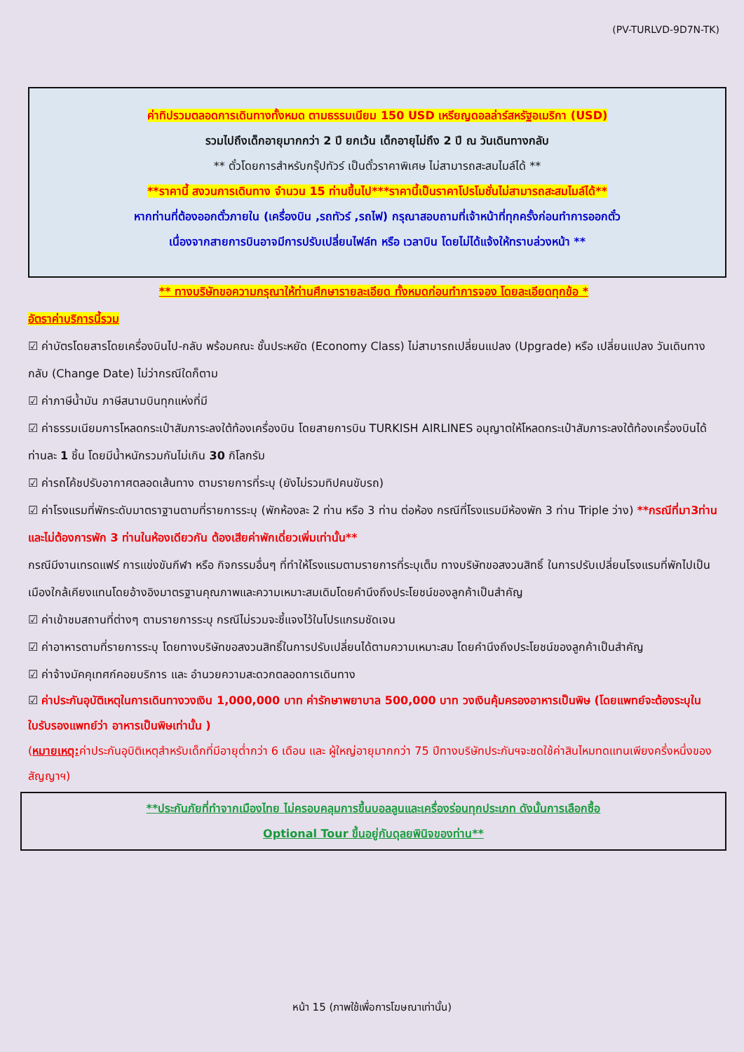(PV-TURLVD-9D7N-TK)
ค่าทิปรวมตลอดการเดินทางทั้งหมด ตามธรรมเนียม 150 USD เหรียญดอลล่าร์สหรัฐอเมริกา (USD)
รวมไปถึงเด็กอายุมากกว่า 2 ปี ยกเว้น เด็กอายุไม่ถึง 2 ปี ณ วันเดินทางกลับ
** ตั๋วโดยการสำหรับกรุ๊ปทัวร์ เป็นตั๋วราคาพิเศษ ไม่สามารถสะสมไมล์ได้ **
**ราคานี้ สงวนการเดินทาง จำนวน 15 ท่านขึ้นไป***ราคานี้เป็นราคาโปรโมชั่นไม่สามารถสะสมไมล์ได้**
หากท่านที่ต้องออกตั๋วภายใน (เครื่องบิน ,รถทัวร์ ,รถไฟ) กรุณาสอบถามที่เจ้าหน้าที่ทุกครั้งก่อนทำการออกตั๋ว
เนื่องจากสายการบินอาจมีการปรับเปลี่ยนไฟล์ท หรือ เวลาบิน โดยไม่ได้แจ้งให้ทราบล่วงหน้า **
** ทางบริษัทขอความกรุณาให้ท่านศึกษารายละเอียด ทั้งหมดก่อนทำการจอง โดยละเอียดทุกข้อ *
อัตราค่าบริการนี้รวม
☑ ค่าบัตรโดยสารโดยเครื่องบินไป-กลับ พร้อมคณะ ชั้นประหยัด (Economy Class) ไม่สามารถเปลี่ยนแปลง (Upgrade) หรือ เปลี่ยนแปลง วันเดินทางกลับ (Change Date) ไม่ว่ากรณีใดก็ตาม
☑ ค่าภาษีน้ำมัน ภาษีสนามบินทุกแห่งที่มี
☑ ค่าธรรมเนียมการโหลดกระเป๋าสัมภาระลงใต้ท้องเครื่องบิน โดยสายการบิน TURKISH AIRLINES อนุญาตให้โหลดกระเป๋าสัมภาระลงใต้ท้องเครื่องบินได้ ท่านละ 1 ชิ้น โดยมีน้ำหนักรวมกันไม่เกิน 30 กิโลกรัม
☑ ค่ารถโค้ชปรับอากาศตลอดเส้นทาง ตามรายการที่ระบุ (ยังไม่รวมทิปคนขับรถ)
☑ ค่าโรงแรมที่พักระดับมาตราฐานตามที่รายการระบุ (พักห้องละ 2 ท่าน หรือ 3 ท่าน ต่อห้อง กรณีที่โรงแรมมีห้องพัก 3 ท่าน Triple ว่าง) **กรณีที่มา3ท่านและไม่ต้องการพัก 3 ท่านในห้องเดียวกัน ต้องเสียค่าพักเดี่ยวเพิ่มเท่านั้น**
กรณีมีงานเทรดแฟร์ การแข่งขันกีฬา หรือ กิจกรรมอื่นๆ ที่ทำให้โรงแรมตามรายการที่ระบุเต็ม ทางบริษัทขอสงวนสิทธิ์ ในการปรับเปลี่ยนโรงแรมที่พักไปเป็นเมืองใกล้เคียงแทนโดยอ้างอิงมาตรฐานคุณภาพและความเหมาะสมเดิมโดยคำนึงถึงประโยชน์ของลูกค้าเป็นสำคัญ
☑ ค่าเข้าชมสถานที่ต่างๆ ตามรายการระบุ กรณีไม่รวมจะชี้แจงไว้ในโปรแกรมชัดเจน
☑ ค่าอาหารตามที่รายการระบุ โดยทางบริษัทขอสงวนสิทธิ์ในการปรับเปลี่ยนได้ตามความเหมาะสม โดยคำนึงถึงประโยชน์ของลูกค้าเป็นสำคัญ
☑ ค่าจ้างมัคคุเทศก์คอยบริการ และ อำนวยความสะดวกตลอดการเดินทาง
☑ ค่าประกันอุบัติเหตุในการเดินทางวงเงิน 1,000,000 บาท ค่ารักษาพยาบาล 500,000 บาท วงเงินคุ้มครองอาหารเป็นพิษ (โดยแพทย์จะต้องระบุในใบรับรองแพทย์ว่า อาหารเป็นพิษเท่านั้น )
(หมายเหตุ: ค่าประกันอุบิติเหตุสำหรับเด็กที่มีอายุต่ำกว่า 6 เดือน และ ผู้ใหญ่อายุมากกว่า 75 ปีทางบริษัทประกันฯจะชดใช้ค่าสินไหมทดแทนเพียงครึ่งหนึ่งของสัญญาฯ)
**ประกันภัยที่ทำจากเมืองไทย ไม่ครอบคลุมการขึ้นบอลลูนและเครื่องร่อนทุกประเภท ดังนั้นการเลือกซื้อ
Optional Tour ขึ้นอยู่กับดุลยพินิจของท่าน**
หน้า 15 (ภาพใช้เพื่อการโฆษณาเท่านั้น)